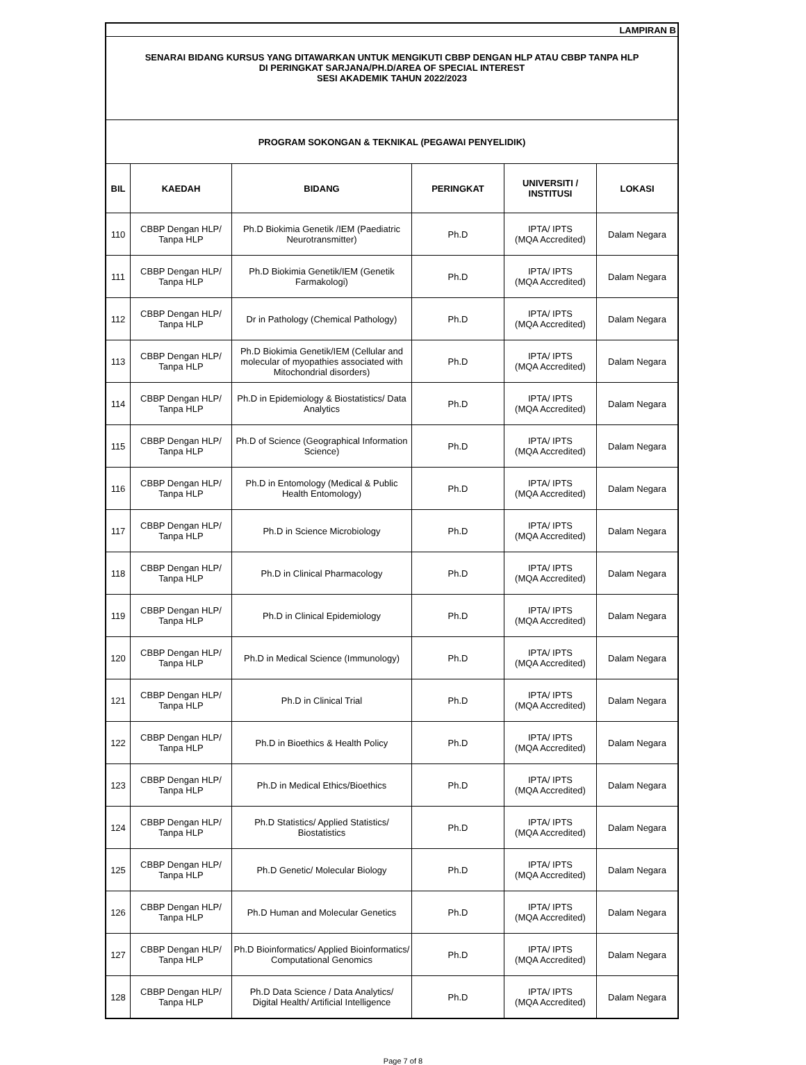| LAMPIRAN B | | | | | |
| SENARAI BIDANG KURSUS YANG DITAWARKAN UNTUK MENGIKUTI CBBP DENGAN HLP ATAU CBBP TANPA HLP DI PERINGKAT SARJANA/PH.D/AREA OF SPECIAL INTEREST SESI AKADEMIK TAHUN 2022/2023 | | | | | |
| PROGRAM SOKONGAN & TEKNIKAL (PEGAWAI PENYELIDIK) | | | | | |
| BIL | KAEDAH | BIDANG | PERINGKAT | UNIVERSITI / INSTITUSI | LOKASI |
| 110 | CBBP Dengan HLP/ Tanpa HLP | Ph.D Biokimia Genetik /IEM (Paediatric Neurotransmitter) | Ph.D | IPTA/ IPTS (MQA Accredited) | Dalam Negara |
| 111 | CBBP Dengan HLP/ Tanpa HLP | Ph.D Biokimia Genetik/IEM (Genetik Farmakologi) | Ph.D | IPTA/ IPTS (MQA Accredited) | Dalam Negara |
| 112 | CBBP Dengan HLP/ Tanpa HLP | Dr in Pathology (Chemical Pathology) | Ph.D | IPTA/ IPTS (MQA Accredited) | Dalam Negara |
| 113 | CBBP Dengan HLP/ Tanpa HLP | Ph.D Biokimia Genetik/IEM (Cellular and molecular of myopathies associated with Mitochondrial disorders) | Ph.D | IPTA/ IPTS (MQA Accredited) | Dalam Negara |
| 114 | CBBP Dengan HLP/ Tanpa HLP | Ph.D in Epidemiology & Biostatistics/ Data Analytics | Ph.D | IPTA/ IPTS (MQA Accredited) | Dalam Negara |
| 115 | CBBP Dengan HLP/ Tanpa HLP | Ph.D of Science (Geographical Information Science) | Ph.D | IPTA/ IPTS (MQA Accredited) | Dalam Negara |
| 116 | CBBP Dengan HLP/ Tanpa HLP | Ph.D in Entomology (Medical & Public Health Entomology) | Ph.D | IPTA/ IPTS (MQA Accredited) | Dalam Negara |
| 117 | CBBP Dengan HLP/ Tanpa HLP | Ph.D in Science Microbiology | Ph.D | IPTA/ IPTS (MQA Accredited) | Dalam Negara |
| 118 | CBBP Dengan HLP/ Tanpa HLP | Ph.D in Clinical Pharmacology | Ph.D | IPTA/ IPTS (MQA Accredited) | Dalam Negara |
| 119 | CBBP Dengan HLP/ Tanpa HLP | Ph.D in Clinical Epidemiology | Ph.D | IPTA/ IPTS (MQA Accredited) | Dalam Negara |
| 120 | CBBP Dengan HLP/ Tanpa HLP | Ph.D in Medical Science (Immunology) | Ph.D | IPTA/ IPTS (MQA Accredited) | Dalam Negara |
| 121 | CBBP Dengan HLP/ Tanpa HLP | Ph.D in Clinical Trial | Ph.D | IPTA/ IPTS (MQA Accredited) | Dalam Negara |
| 122 | CBBP Dengan HLP/ Tanpa HLP | Ph.D in Bioethics & Health Policy | Ph.D | IPTA/ IPTS (MQA Accredited) | Dalam Negara |
| 123 | CBBP Dengan HLP/ Tanpa HLP | Ph.D in Medical Ethics/Bioethics | Ph.D | IPTA/ IPTS (MQA Accredited) | Dalam Negara |
| 124 | CBBP Dengan HLP/ Tanpa HLP | Ph.D Statistics/ Applied Statistics/ Biostatistics | Ph.D | IPTA/ IPTS (MQA Accredited) | Dalam Negara |
| 125 | CBBP Dengan HLP/ Tanpa HLP | Ph.D Genetic/ Molecular Biology | Ph.D | IPTA/ IPTS (MQA Accredited) | Dalam Negara |
| 126 | CBBP Dengan HLP/ Tanpa HLP | Ph.D Human and Molecular Genetics | Ph.D | IPTA/ IPTS (MQA Accredited) | Dalam Negara |
| 127 | CBBP Dengan HLP/ Tanpa HLP | Ph.D Bioinformatics/ Applied Bioinformatics/ Computational Genomics | Ph.D | IPTA/ IPTS (MQA Accredited) | Dalam Negara |
| 128 | CBBP Dengan HLP/ Tanpa HLP | Ph.D Data Science / Data Analytics/ Digital Health/ Artificial Intelligence | Ph.D | IPTA/ IPTS (MQA Accredited) | Dalam Negara |
Page 7 of 8